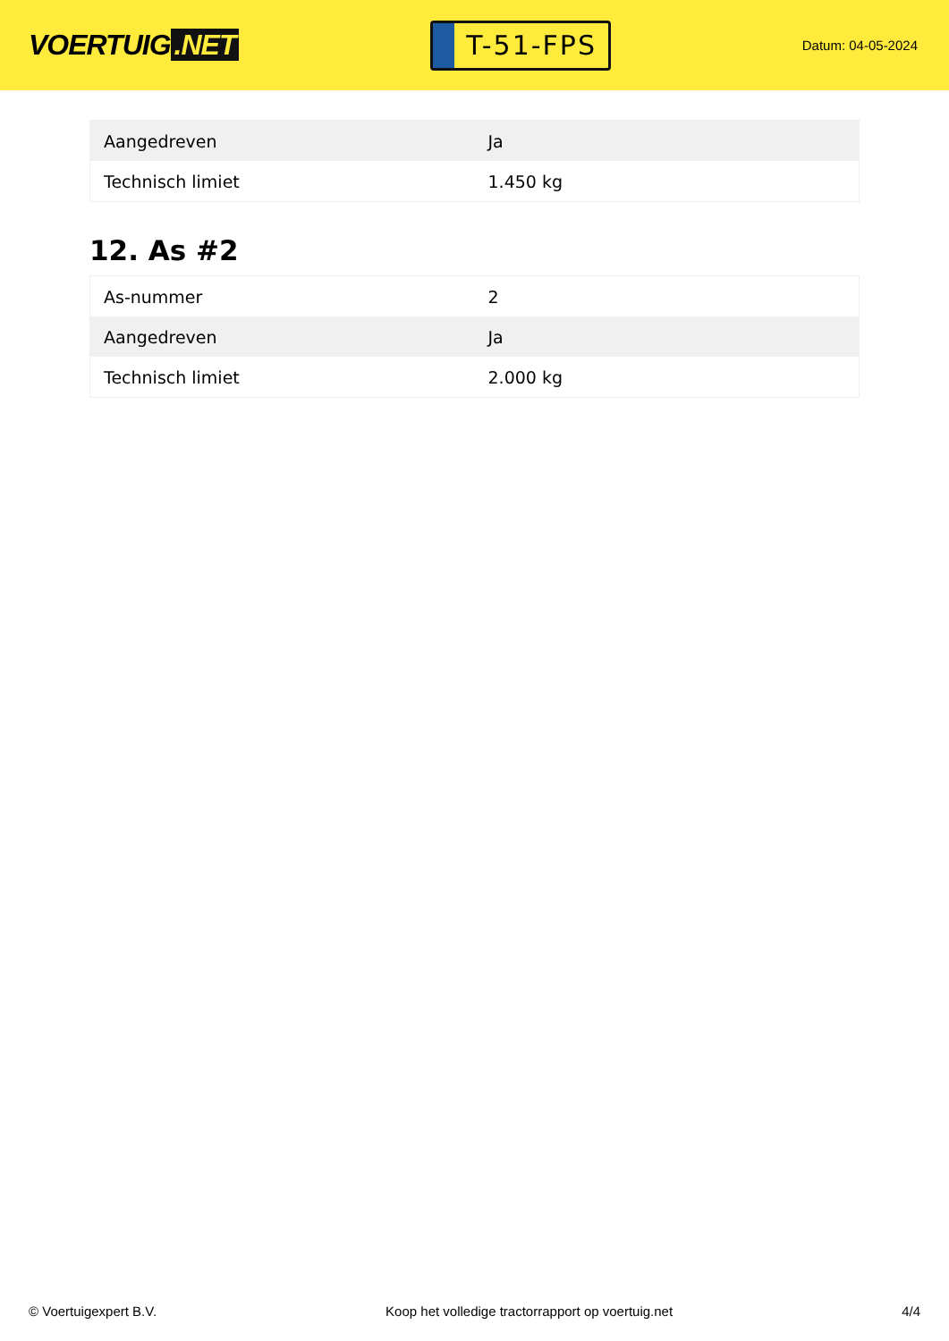VOERTUIG.NET
T-51-FPS
Datum: 04-05-2024
| Aangedreven | Ja |
| Technisch limiet | 1.450 kg |
12. As #2
| As-nummer | 2 |
| Aangedreven | Ja |
| Technisch limiet | 2.000 kg |
© Voertuigexpert B.V. Koop het volledige tractorrapport op voertuig.net 4/4